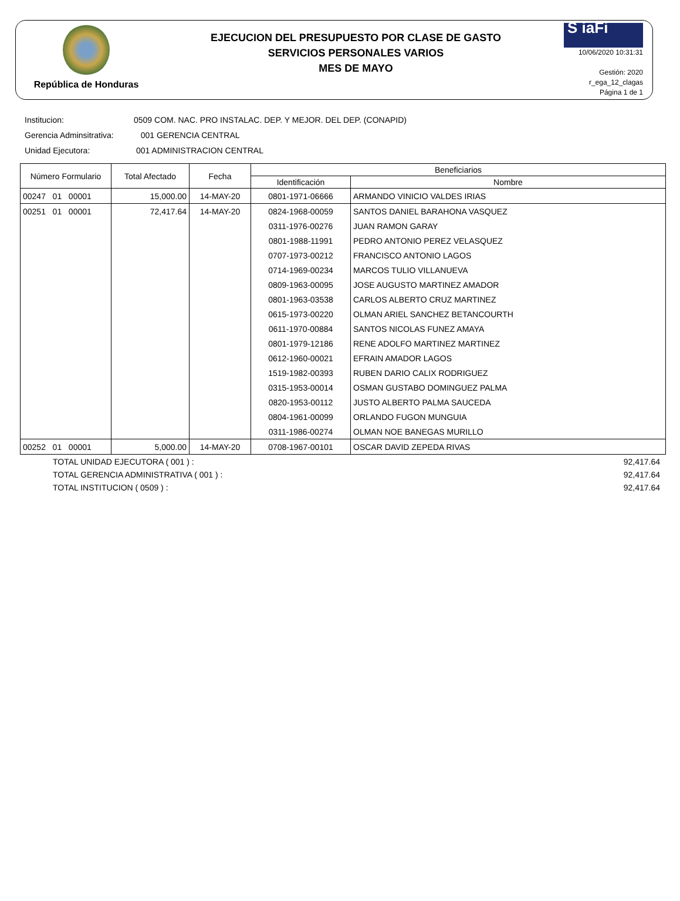República de Honduras
EJECUCION DEL PRESUPUESTO POR CLASE DE GASTO
SERVICIOS PERSONALES VARIOS
MES DE MAYO
S iaFi
10/06/2020 10:31:31
Gestión: 2020
r_ega_12_clagas
Página 1 de 1
Institucion: 0509 COM. NAC. PRO INSTALAC. DEP. Y MEJOR. DEL DEP. (CONAPID)
Gerencia Adminsitrativa: 001 GERENCIA CENTRAL
Unidad Ejecutora: 001 ADMINISTRACION CENTRAL
| Número Formulario | Total Afectado | Fecha | Beneficiarios | |
| --- | --- | --- | --- | --- |
| | | | Identificación | Nombre |
| 00247 01 00001 | 15,000.00 | 14-MAY-20 | 0801-1971-06666 | ARMANDO VINICIO VALDES IRIAS |
| 00251 01 00001 | 72,417.64 | 14-MAY-20 | 0824-1968-00059 | SANTOS DANIEL BARAHONA VASQUEZ |
| | | | 0311-1976-00276 | JUAN RAMON GARAY |
| | | | 0801-1988-11991 | PEDRO ANTONIO PEREZ VELASQUEZ |
| | | | 0707-1973-00212 | FRANCISCO ANTONIO LAGOS |
| | | | 0714-1969-00234 | MARCOS TULIO VILLANUEVA |
| | | | 0809-1963-00095 | JOSE AUGUSTO MARTINEZ AMADOR |
| | | | 0801-1963-03538 | CARLOS ALBERTO CRUZ MARTINEZ |
| | | | 0615-1973-00220 | OLMAN ARIEL SANCHEZ BETANCOURTH |
| | | | 0611-1970-00884 | SANTOS NICOLAS FUNEZ AMAYA |
| | | | 0801-1979-12186 | RENE ADOLFO MARTINEZ MARTINEZ |
| | | | 0612-1960-00021 | EFRAIN AMADOR LAGOS |
| | | | 1519-1982-00393 | RUBEN DARIO CALIX RODRIGUEZ |
| | | | 0315-1953-00014 | OSMAN GUSTABO DOMINGUEZ PALMA |
| | | | 0820-1953-00112 | JUSTO ALBERTO PALMA SAUCEDA |
| | | | 0804-1961-00099 | ORLANDO FUGON MUNGUIA |
| | | | 0311-1986-00274 | OLMAN NOE BANEGAS MURILLO |
| 00252 01 00001 | 5,000.00 | 14-MAY-20 | 0708-1967-00101 | OSCAR DAVID ZEPEDA RIVAS |
TOTAL UNIDAD EJECUTORA ( 001 ) : 92,417.64
TOTAL GERENCIA ADMINISTRATIVA ( 001 ) : 92,417.64
TOTAL INSTITUCION ( 0509 ) : 92,417.64